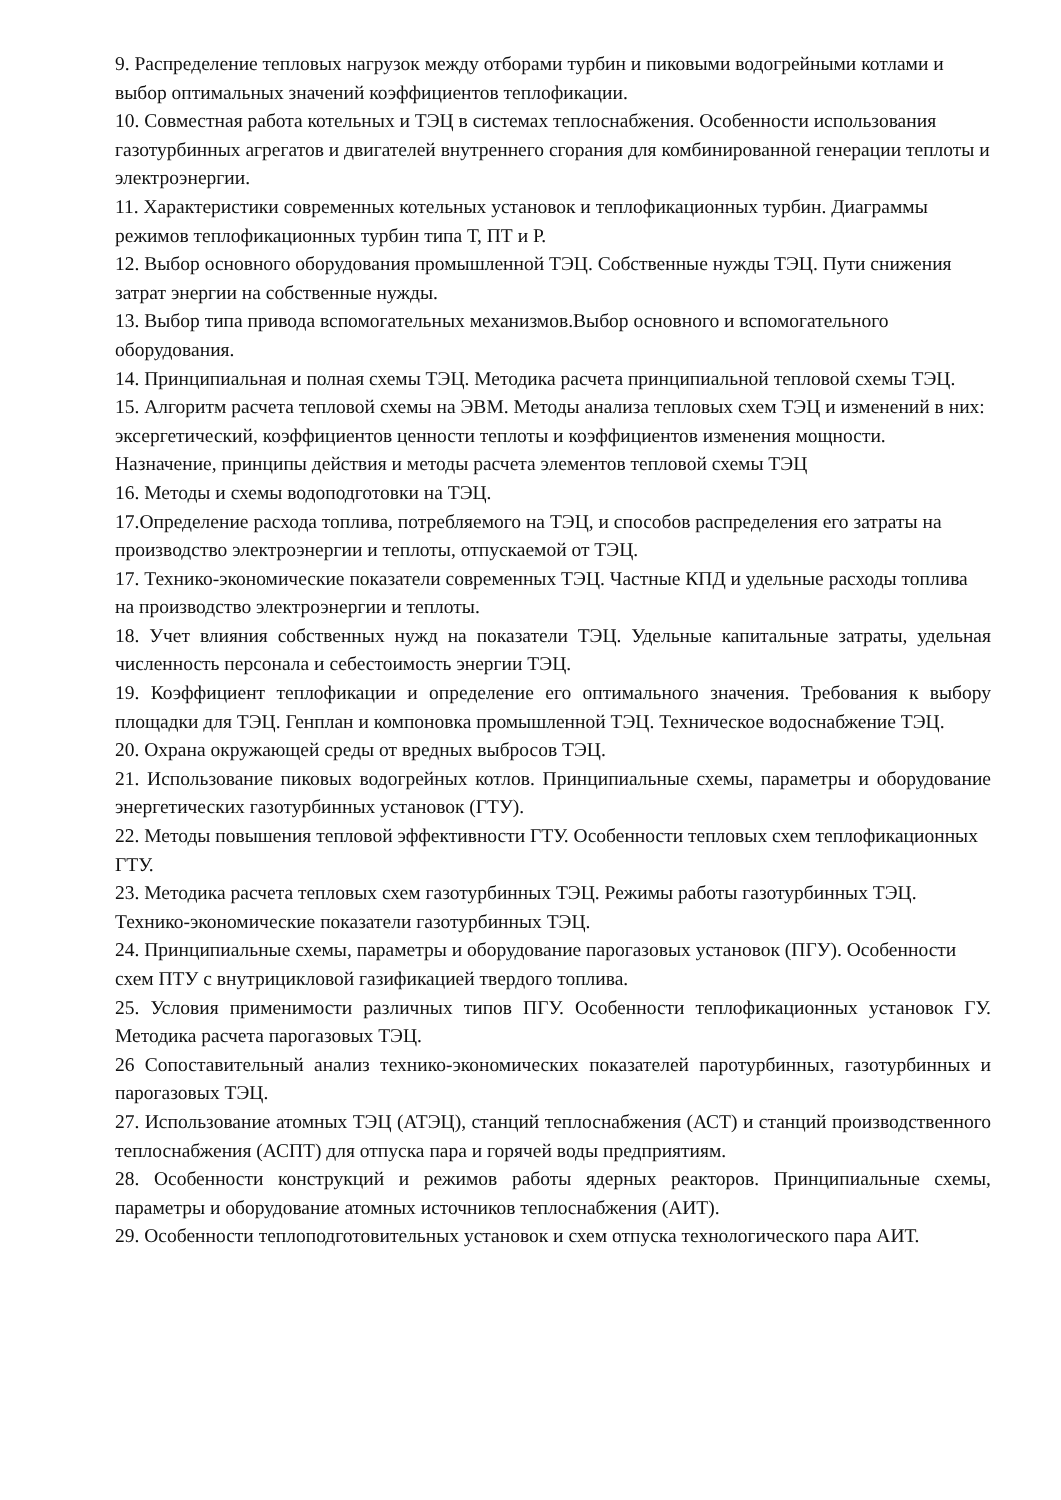9. Распределение тепловых нагрузок между отборами турбин и пиковыми водогрейными котлами и выбор оптимальных значений коэффициентов теплофикации.
10. Совместная работа котельных и ТЭЦ в системах теплоснабжения. Особенности использования газотурбинных агрегатов и двигателей внутреннего сгорания для комбинированной генерации теплоты и электроэнергии.
11. Характеристики современных котельных установок и теплофикационных турбин. Диаграммы режимов теплофикационных турбин типа Т, ПТ и Р.
12. Выбор основного оборудования промышленной ТЭЦ. Собственные нужды ТЭЦ. Пути снижения затрат энергии на собственные нужды.
13. Выбор типа привода вспомогательных механизмов.Выбор основного и вспомогательного оборудования.
14. Принципиальная и полная схемы ТЭЦ. Методика расчета принципиальной тепловой схемы ТЭЦ.
15. Алгоритм расчета тепловой схемы на ЭВМ. Методы анализа тепловых схем ТЭЦ и изменений в них: эксергетический, коэффициентов ценности теплоты и коэффициентов изменения мощности. Назначение, принципы действия и методы расчета элементов тепловой схемы ТЭЦ
16. Методы и схемы водоподготовки на ТЭЦ.
17.Определение расхода топлива, потребляемого на ТЭЦ, и способов распределения его затраты на производство электроэнергии и теплоты, отпускаемой от ТЭЦ.
17. Технико-экономические показатели современных ТЭЦ. Частные КПД и удельные расходы топлива на производство электроэнергии и теплоты.
18. Учет влияния собственных нужд на показатели ТЭЦ. Удельные капитальные затраты, удельная численность персонала и себестоимость энергии ТЭЦ.
19. Коэффициент теплофикации и определение его оптимального значения. Требования к выбору площадки для ТЭЦ. Генплан и компоновка промышленной ТЭЦ. Техническое водоснабжение ТЭЦ.
20. Охрана окружающей среды от вредных выбросов ТЭЦ.
21. Использование пиковых водогрейных котлов. Принципиальные схемы, параметры и оборудование энергетических газотурбинных установок (ГТУ).
22. Методы повышения тепловой эффективности ГТУ. Особенности тепловых схем теплофикационных ГТУ.
23. Методика расчета тепловых схем газотурбинных ТЭЦ. Режимы работы газотурбинных ТЭЦ. Технико-экономические показатели газотурбинных ТЭЦ.
24. Принципиальные схемы, параметры и оборудование парогазовых установок (ПГУ). Особенности схем ПТУ с внутрицикловой газификацией твердого топлива.
25. Условия применимости различных типов ПГУ. Особенности теплофикационных установок ГУ. Методика расчета парогазовых ТЭЦ.
26 Сопоставительный анализ технико-экономических показателей паротурбинных, газотурбинных и парогазовых ТЭЦ.
27. Использование атомных ТЭЦ (АТЭЦ), станций теплоснабжения (АСТ) и станций производственного теплоснабжения (АСПТ) для отпуска пара и горячей воды предприятиям.
28. Особенности конструкций и режимов работы ядерных реакторов. Принципиальные схемы, параметры и оборудование атомных источников теплоснабжения (АИТ).
29. Особенности теплоподготовительных установок и схем отпуска технологического пара АИТ.